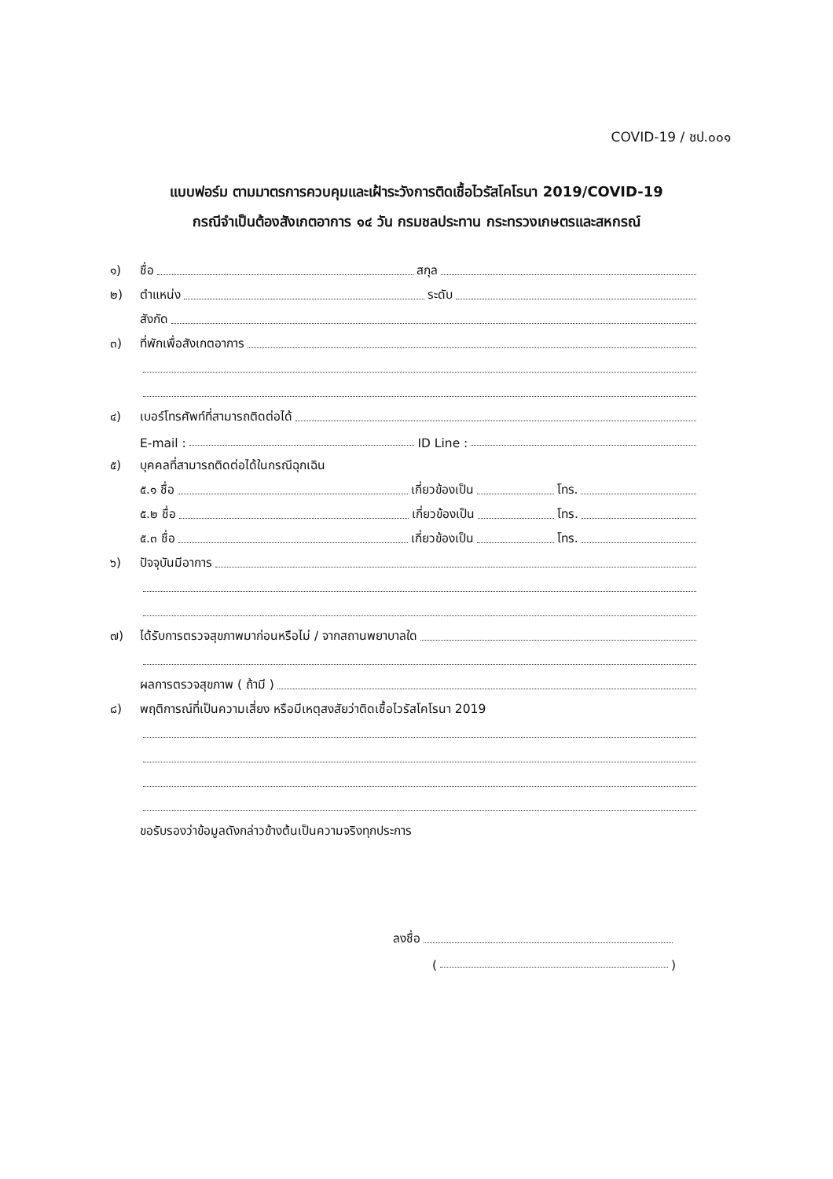COVID-19 / ชป.๐๐๑
แบบฟอร์ม ตามมาตรการควบคุมและเฝ้าระวังการติดเชื้อไวรัสโคโรนา 2019/COVID-19
กรณีจำเป็นต้องสังเกตอาการ ๑๔ วัน กรมชลประทาน กระทรวงเกษตรและสหกรณ์
๑) ชื่อ สกุล
๒) ตำแหน่ง ระดับ
สังกัด
๓) ที่พักเพื่อสังเกตอาการ
๔) เบอร์โทรศัพท์ที่สามารถติดต่อได้
E-mail : ID Line :
๕) บุคคลที่สามารถติดต่อได้ในกรณีฉุกเฉิน
๕.๑ ชื่อ เกี่ยวข้องเป็น โทร.
๕.๒ ชื่อ เกี่ยวข้องเป็น โทร.
๕.๓ ชื่อ เกี่ยวข้องเป็น โทร.
๖) ปัจจุบันมีอาการ
๗) ได้รับการตรวจสุขภาพมาก่อนหรือไม่ / จากสถานพยาบาลใด
ผลการตรวจสุขภาพ ( ถ้ามี )
๘) พฤติการณ์ที่เป็นความเสี่ยง หรือมีเหตุสงสัยว่าติดเชื้อไวรัสโคโรนา 2019
ขอรับรองว่าข้อมูลดังกล่าวข้างต้นเป็นความจริงทุกประการ
ลงชื่อ
( )